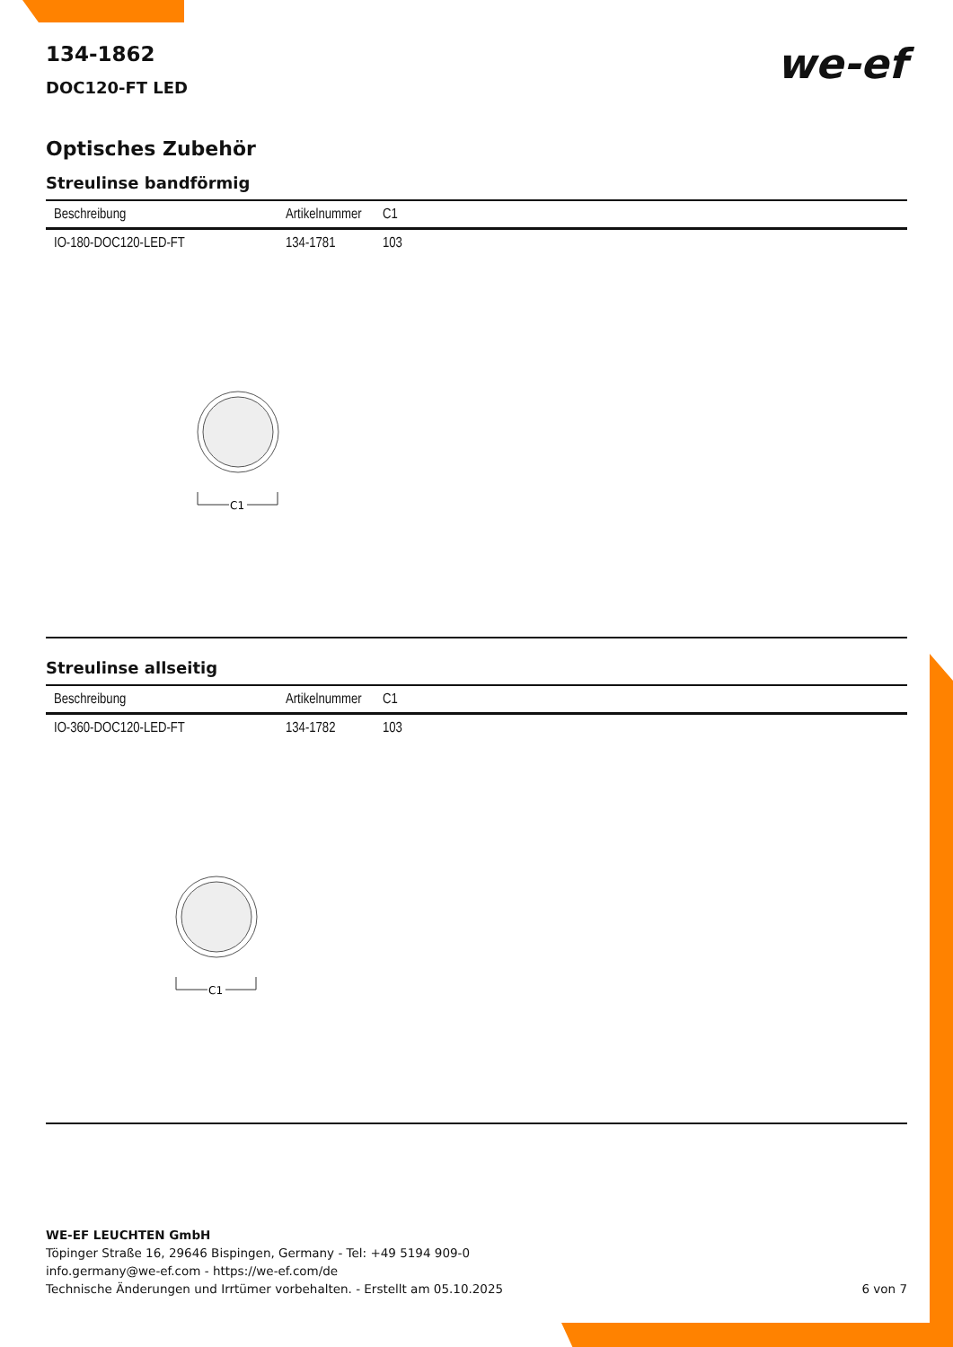we-ef
134-1862
DOC120-FT LED
Optisches Zubehör
Streulinse bandförmig
| Beschreibung | Artikelnummer | C1 |
| --- | --- | --- |
| IO-180-DOC120-LED-FT | 134-1781 | 103 |
C1
Streulinse allseitig
| Beschreibung | Artikelnummer | C1 |
| --- | --- | --- |
| IO-360-DOC120-LED-FT | 134-1782 | 103 |
C1
WE-EF LEUCHTEN GmbH
Töpinger Straße 16, 29646 Bispingen, Germany - Tel: +49 5194 909-0
info.germany@we-ef.com - https://we-ef.com/de
Technische Änderungen und Irrtümer vorbehalten. - Erstellt am 05.10.2025 6 von 7